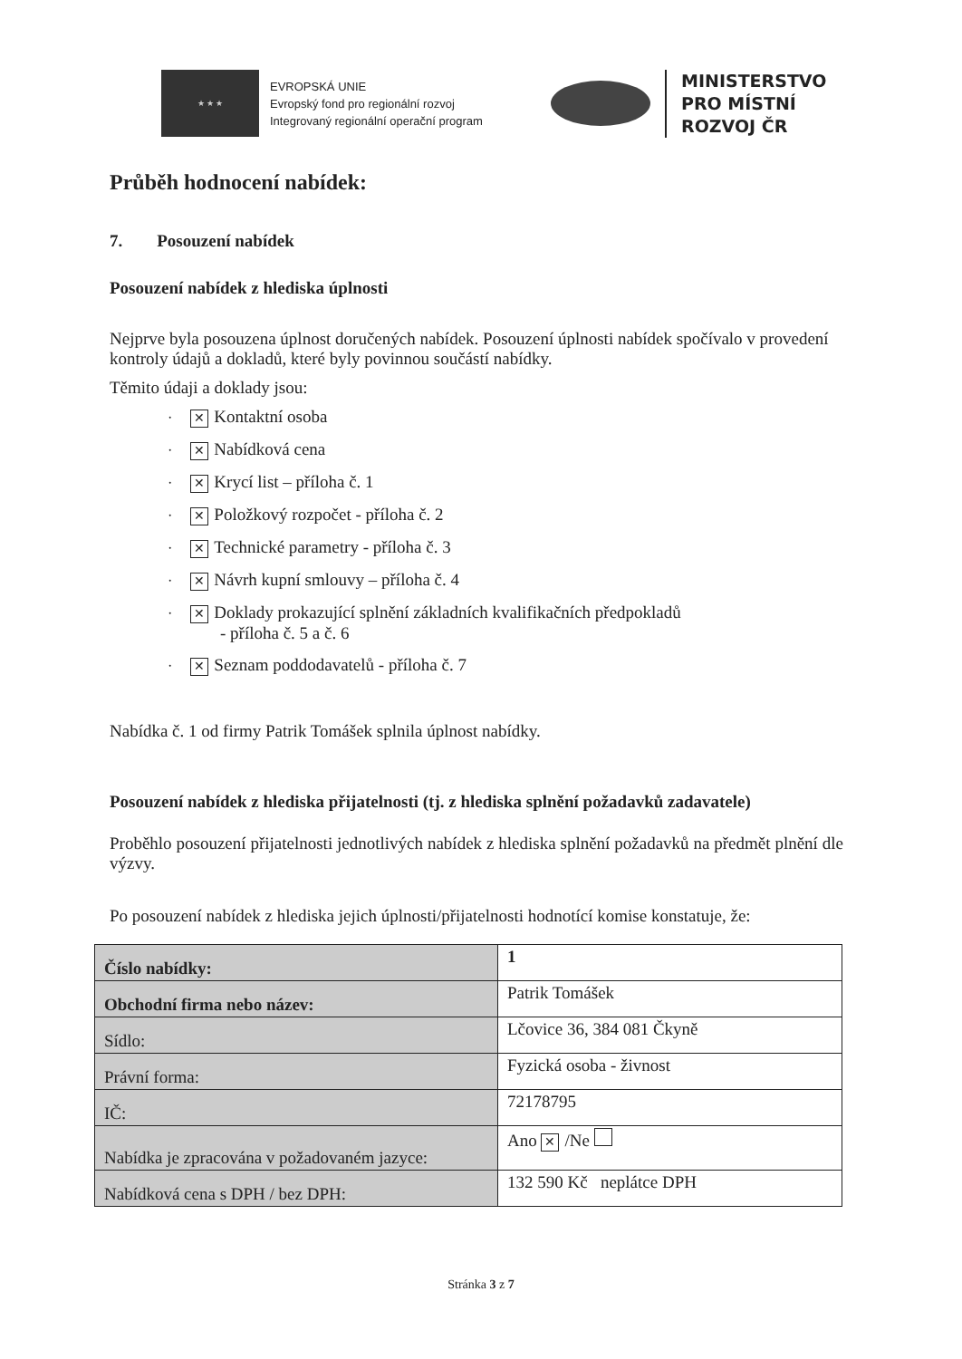★ ★ ★
EVROPSKÁ UNIE
Evropský fond pro regionální rozvoj
Integrovaný regionální operační program
MINISTERSTVO
PRO MÍSTNÍ
ROZVOJ ČR
Průběh hodnocení nabídek:
7. Posouzení nabídek
Posouzení nabídek z hlediska úplnosti
Nejprve byla posouzena úplnost doručených nabídek. Posouzení úplnosti nabídek spočívalo v provedení kontroly údajů a dokladů, které byly povinnou součástí nabídky.
Těmito údaji a doklady jsou:
· ✕ Kontaktní osoba
· ✕ Nabídková cena
· ✕ Krycí list – příloha č. 1
· ✕ Položkový rozpočet - příloha č. 2
· ✕ Technické parametry - příloha č. 3
· ✕ Návrh kupní smlouvy – příloha č. 4
· ✕ Doklady prokazující splnění základních kvalifikačních předpokladů
- příloha č. 5 a č. 6
· ✕ Seznam poddodavatelů - příloha č. 7
Nabídka č. 1 od firmy Patrik Tomášek splnila úplnost nabídky.
Posouzení nabídek z hlediska přijatelnosti (tj. z hlediska splnění požadavků zadavatele)
Proběhlo posouzení přijatelnosti jednotlivých nabídek z hlediska splnění požadavků na předmět plnění dle výzvy.
Po posouzení nabídek z hlediska jejich úplnosti/přijatelnosti hodnotící komise konstatuje, že:
| Číslo nabídky: | 1 |
| Obchodní firma nebo název: | Patrik Tomášek |
| Sídlo: | Lčovice 36, 384 081 Čkyně |
| Právní forma: | Fyzická osoba - živnost |
| IČ: | 72178795 |
| Nabídka je zpracována v požadovaném jazyce: | Ano ✕ /Ne |
| Nabídková cena s DPH / bez DPH: | 132 590 Kč neplátce DPH |
Stránka 3 z 7